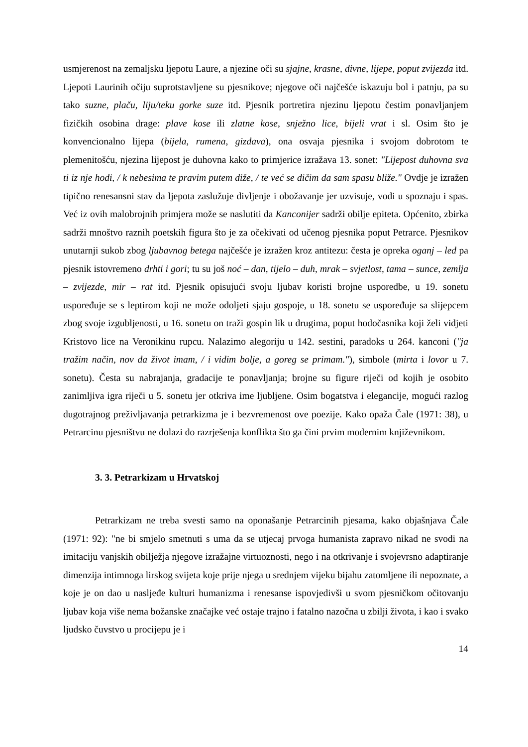usmjerenost na zemaljsku ljepotu Laure, a njezine oči su sjajne, krasne, divne, lijepe, poput zvijezda itd. Ljepoti Laurinih očiju suprotstavljene su pjesnikove; njegove oči najčešće iskazuju bol i patnju, pa su tako suzne, plaču, liju/teku gorke suze itd. Pjesnik portretira njezinu ljepotu čestim ponavljanjem fizičkih osobina drage: plave kose ili zlatne kose, snježno lice, bijeli vrat i sl. Osim što je konvencionalno lijepa (bijela, rumena, gizdava), ona osvaja pjesnika i svojom dobrotom te plemenitošću, njezina lijepost je duhovna kako to primjerice izražava 13. sonet: "Lijepost duhovna sva ti iz nje hodi, / k nebesima te pravim putem diže, / te već se dičim da sam spasu bliže." Ovdje je izražen tipično renesansni stav da ljepota zaslužuje divljenje i obožavanje jer uzvisuje, vodi u spoznaju i spas. Već iz ovih malobrojnih primjera može se naslutiti da Kanconijer sadrži obilje epiteta. Općenito, zbirka sadrži mnoštvo raznih poetskih figura što je za očekivati od učenog pjesnika poput Petrarce. Pjesnikov unutarnji sukob zbog ljubavnog betega najčešće je izražen kroz antitezu: česta je opreka oganj – led pa pjesnik istovremeno drhti i gori; tu su još noć – dan, tijelo – duh, mrak – svjetlost, tama – sunce, zemlja – zvijezde, mir – rat itd. Pjesnik opisujući svoju ljubav koristi brojne usporedbe, u 19. sonetu uspoređuje se s leptirom koji ne može odoljeti sjaju gospoje, u 18. sonetu se uspoređuje sa slijepcem zbog svoje izgubljenosti, u 16. sonetu on traži gospin lik u drugima, poput hodočasnika koji želi vidjeti Kristovo lice na Veronikinu rupcu. Nalazimo alegoriju u 142. sestini, paradoks u 264. kanconi ("ja tražim način, nov da život imam, / i vidim bolje, a goreg se primam."), simbole (mirta i lovor u 7. sonetu). Česta su nabrajanja, gradacije te ponavljanja; brojne su figure riječi od kojih je osobito zanimljiva igra riječi u 5. sonetu jer otkriva ime ljubljene. Osim bogatstva i elegancije, mogući razlog dugotrajnog preživljavanja petrarkizma je i bezvremenost ove poezije. Kako opaža Čale (1971: 38), u Petrarcinu pjesništvu ne dolazi do razrješenja konflikta što ga čini prvim modernim književnikom.
3. 3. Petrarkizam u Hrvatskoj
Petrarkizam ne treba svesti samo na oponašanje Petrarcinih pjesama, kako objašnjava Čale (1971: 92): "ne bi smjelo smetnuti s uma da se utjecaj prvoga humanista zapravo nikad ne svodi na imitaciju vanjskih obilježja njegove izražajne virtuoznosti, nego i na otkrivanje i svojevrsno adaptiranje dimenzija intimnoga lirskog svijeta koje prije njega u srednjem vijeku bijahu zatomljene ili nepoznate, a koje je on dao u nasljeđe kulturi humanizma i renesanse ispovjedivši u svom pjesničkom očitovanju ljubav koja više nema božanske značajke već ostaje trajno i fatalno nazočna u zbilji života, i kao i svako ljudsko čuvstvo u procijepu je i
14